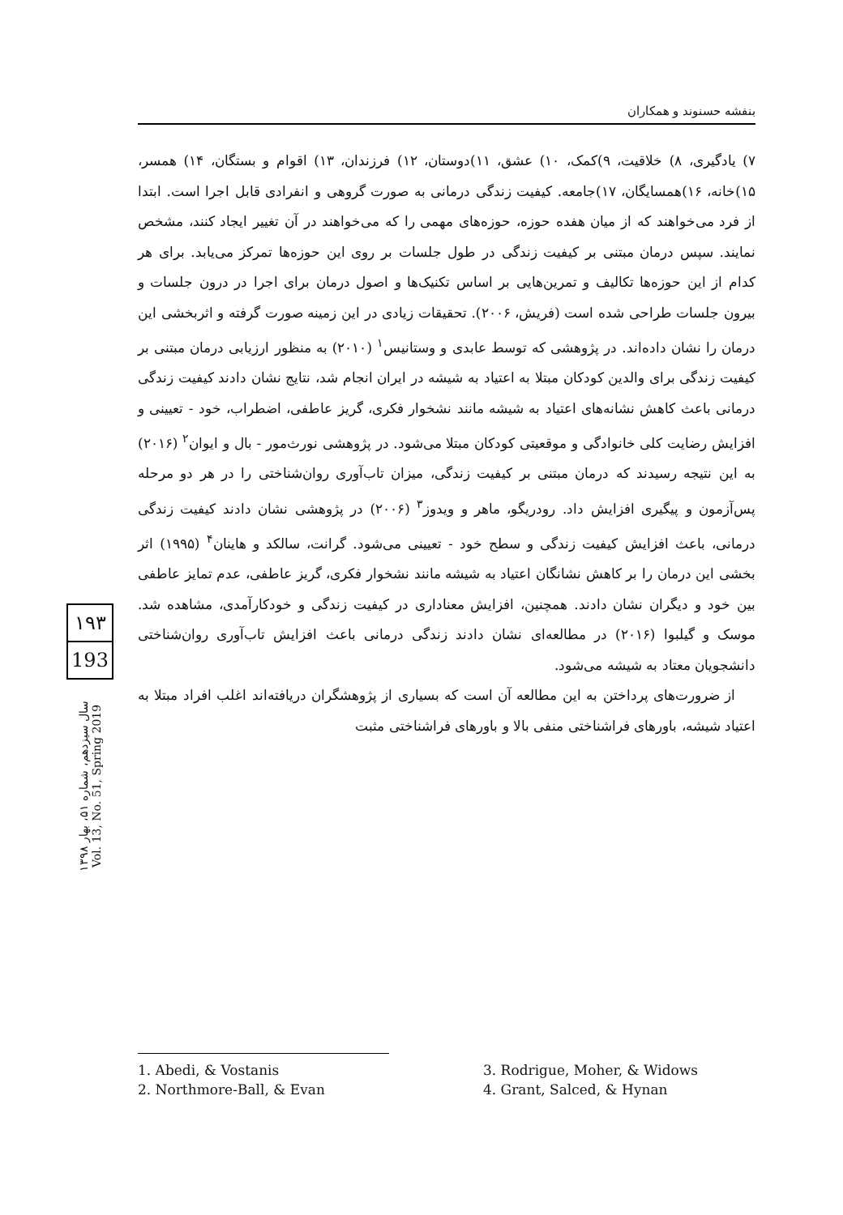بنفشه حسنوند و همکاران
۷) یادگیری، ۸) خلاقیت، ۹)کمک، ۱۰) عشق، ۱۱)دوستان، ۱۲) فرزندان، ۱۳) اقوام و بستگان، ۱۴) همسر، ۱۵)خانه، ۱۶)همسایگان، ۱۷)جامعه. کیفیت زندگی درمانی به صورت گروهی و انفرادی قابل اجرا است. ابتدا از فرد می‌خواهند که از میان هفده حوزه، حوزه‌های مهمی را که می‌خواهند در آن تغییر ایجاد کنند، مشخص نمایند. سپس درمان مبتنی بر کیفیت زندگی در طول جلسات بر روی این حوزه‌ها تمرکز می‌یابد. برای هر کدام از این حوزه‌ها تکالیف و تمرین‌هایی بر اساس تکنیک‌ها و اصول درمان برای اجرا در درون جلسات و بیرون جلسات طراحی شده است (فریش، ۲۰۰۶). تحقیقات زیادی در این زمینه صورت گرفته و اثربخشی این درمان را نشان داده‌اند. در پژوهشی که توسط عابدی و وستانیس<sup>۱</sup> (۲۰۱۰) به منظور ارزیابی درمان مبتنی بر کیفیت زندگی برای والدین کودکان مبتلا به اعتیاد به شیشه در ایران انجام شد، نتایج نشان دادند کیفیت زندگی درمانی باعث کاهش نشانه‌های اعتیاد به شیشه مانند نشخوار فکری، گریز عاطفی، اضطراب، خود - تعیینی و افزایش رضایت کلی خانوادگی و موقعیتی کودکان مبتلا می‌شود. در پژوهشی نورث‌مور - بال و ایوان<sup>۲</sup> (۲۰۱۶) به این نتیجه رسیدند که درمان مبتنی بر کیفیت زندگی، میزان تاب‌آوری روان‌شناختی را در هر دو مرحله پس‌آزمون و پیگیری افزایش داد. رودریگو، ماهر و ویدوز<sup>۳</sup> (۲۰۰۶) در پژوهشی نشان دادند کیفیت زندگی درمانی، باعث افزایش کیفیت زندگی و سطح خود - تعیینی می‌شود. گرانت، سالکد و هاینان<sup>۴</sup> (۱۹۹۵) اثر بخشی این درمان را بر کاهش نشانگان اعتیاد به شیشه مانند نشخوار فکری، گریز عاطفی، عدم تمایز عاطفی بین خود و دیگران نشان دادند. همچنین، افزایش معناداری در کیفیت زندگی و خودکارآمدی، مشاهده شد. موسک و گیلبوا (۲۰۱۶) در مطالعه‌ای نشان دادند زندگی درمانی باعث افزایش تاب‌آوری روان‌شناختی دانشجویان معتاد به شیشه می‌شود.
از ضرورت‌های پرداختن به این مطالعه آن است که بسیاری از پژوهشگران دریافته‌اند اغلب افراد مبتلا به اعتیاد شیشه، باورهای فراشناختی منفی بالا و باورهای فراشناختی مثبت
۱۹۳
193
سال سیزدهم، شماره ۵۱، بهار ۱۳۹۸ Vol. 13, No. 51, Spring 2019
1. Abedi, & Vostanis
2. Northmore-Ball, & Evan
3. Rodrigue, Moher, & Widows
4. Grant, Salced, & Hynan